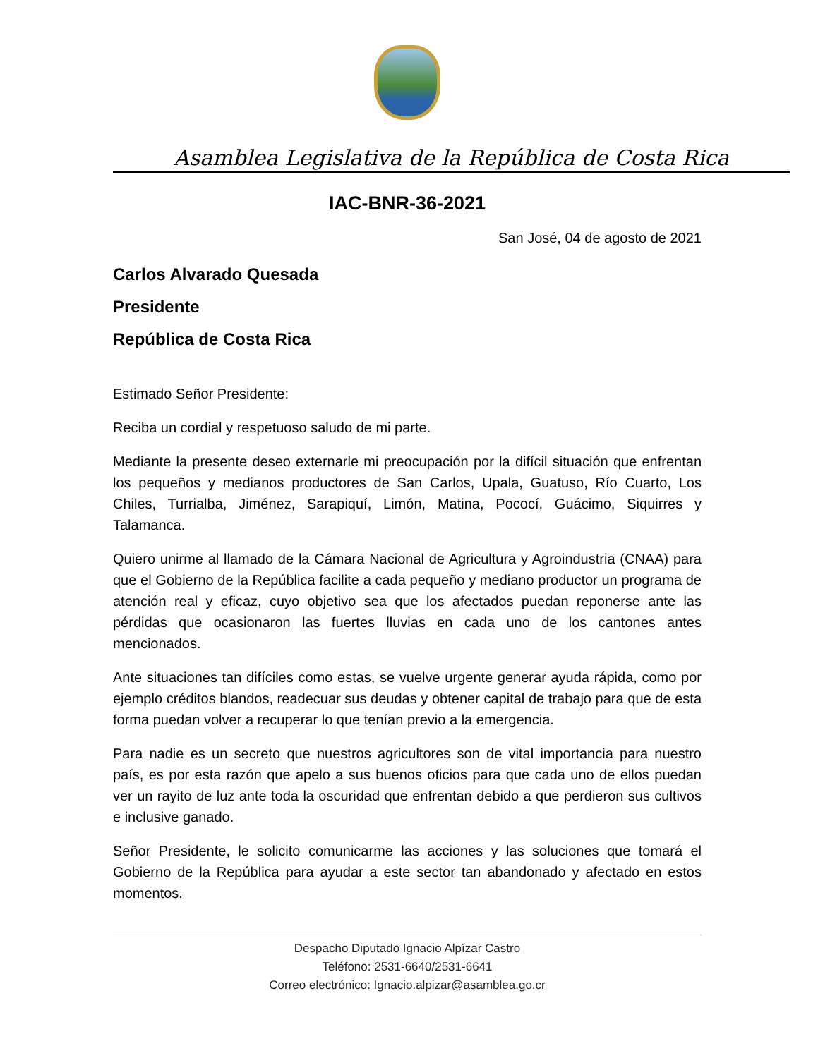Asamblea Legislativa de la República de Costa Rica
IAC-BNR-36-2021
San José, 04 de agosto de 2021
Carlos Alvarado Quesada
Presidente
República de Costa Rica
Estimado Señor Presidente:
Reciba un cordial y respetuoso saludo de mi parte.
Mediante la presente deseo externarle mi preocupación por la difícil situación que enfrentan los pequeños y medianos productores de San Carlos, Upala, Guatuso, Río Cuarto, Los Chiles, Turrialba, Jiménez, Sarapiquí, Limón, Matina, Pococí, Guácimo, Siquirres y Talamanca.
Quiero unirme al llamado de la Cámara Nacional de Agricultura y Agroindustria (CNAA) para que el Gobierno de la República facilite a cada pequeño y mediano productor un programa de atención real y eficaz, cuyo objetivo sea que los afectados puedan reponerse ante las pérdidas que ocasionaron las fuertes lluvias en cada uno de los cantones antes mencionados.
Ante situaciones tan difíciles como estas, se vuelve urgente generar ayuda rápida, como por ejemplo créditos blandos, readecuar sus deudas y obtener capital de trabajo para que de esta forma puedan volver a recuperar lo que tenían previo a la emergencia.
Para nadie es un secreto que nuestros agricultores son de vital importancia para nuestro país, es por esta razón que apelo a sus buenos oficios para que cada uno de ellos puedan ver un rayito de luz ante toda la oscuridad que enfrentan debido a que perdieron sus cultivos e inclusive ganado.
Señor Presidente, le solicito comunicarme las acciones y las soluciones que tomará el Gobierno de la República para ayudar a este sector tan abandonado y afectado en estos momentos.
Despacho Diputado Ignacio Alpízar Castro
Teléfono: 2531-6640/2531-6641
Correo electrónico: Ignacio.alpizar@asamblea.go.cr